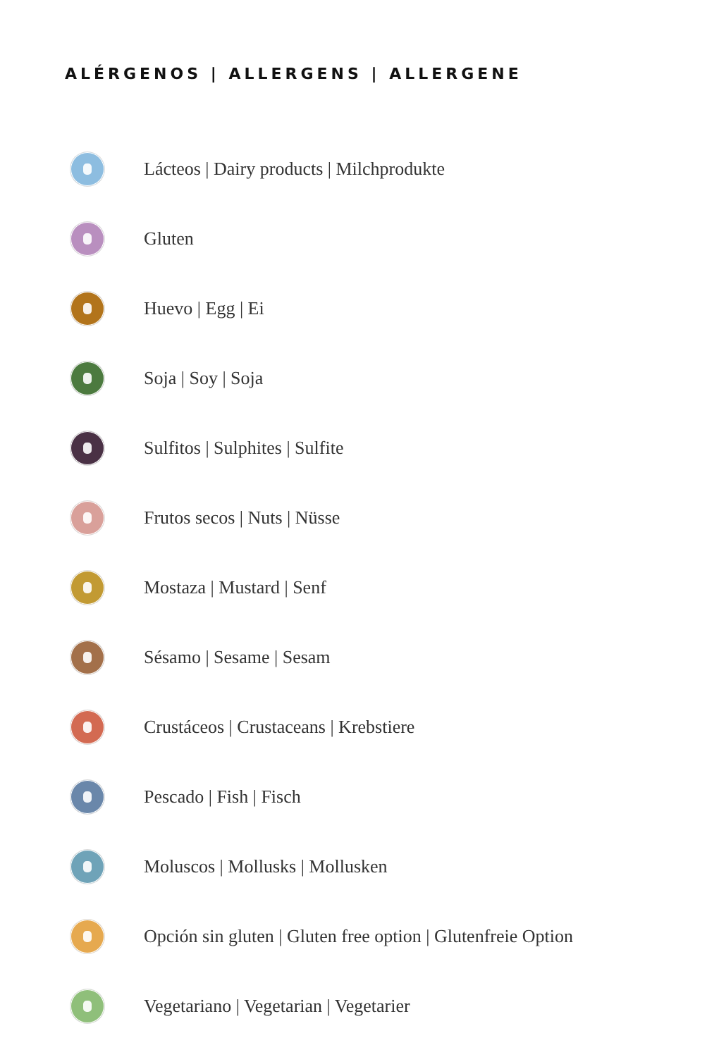ALÉRGENOS | ALLERGENS | ALLERGENE
Lácteos | Dairy products | Milchprodukte
Gluten
Huevo | Egg | Ei
Soja | Soy | Soja
Sulfitos | Sulphites | Sulfite
Frutos secos | Nuts | Nüsse
Mostaza | Mustard | Senf
Sésamo | Sesame | Sesam
Crustáceos | Crustaceans | Krebstiere
Pescado | Fish | Fisch
Moluscos | Mollusks | Mollusken
Opción sin gluten | Gluten free option | Glutenfreie Option
Vegetariano | Vegetarian | Vegetarier